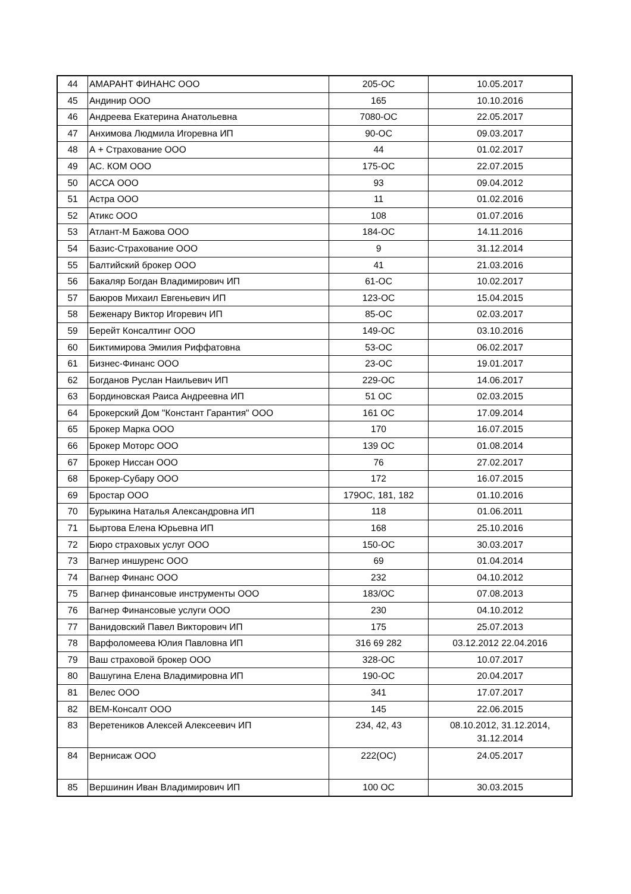| 44 | АМАРАНТ ФИНАНС ООО | 205-ОС | 10.05.2017 |
| 45 | Андинир ООО | 165 | 10.10.2016 |
| 46 | Андреева Екатерина Анатольевна | 7080-ОС | 22.05.2017 |
| 47 | Анхимова Людмила Игоревна ИП | 90-ОС | 09.03.2017 |
| 48 | А + Страхование ООО | 44 | 01.02.2017 |
| 49 | АС. КОМ ООО | 175-ОС | 22.07.2015 |
| 50 | АССА ООО | 93 | 09.04.2012 |
| 51 | Астра ООО | 11 | 01.02.2016 |
| 52 | Атикс ООО | 108 | 01.07.2016 |
| 53 | Атлант-М Бажова ООО | 184-ОС | 14.11.2016 |
| 54 | Базис-Страхование ООО | 9 | 31.12.2014 |
| 55 | Балтийский брокер ООО | 41 | 21.03.2016 |
| 56 | Бакаляр Богдан Владимирович ИП | 61-ОС | 10.02.2017 |
| 57 | Баюров Михаил Евгеньевич ИП | 123-ОС | 15.04.2015 |
| 58 | Беженару Виктор Игоревич ИП | 85-ОС | 02.03.2017 |
| 59 | Берейт Консалтинг ООО | 149-ОС | 03.10.2016 |
| 60 | Биктимирова Эмилия Риффатовна | 53-ОС | 06.02.2017 |
| 61 | Бизнес-Финанс ООО | 23-ОС | 19.01.2017 |
| 62 | Богданов Руслан Наильевич ИП | 229-ОС | 14.06.2017 |
| 63 | Бординовская Раиса Андреевна ИП | 51 ОС | 02.03.2015 |
| 64 | Брокерский Дом "Констант Гарантия" ООО | 161 ОС | 17.09.2014 |
| 65 | Брокер Марка ООО | 170 | 16.07.2015 |
| 66 | Брокер Моторс ООО | 139 ОС | 01.08.2014 |
| 67 | Брокер Ниссан ООО | 76 | 27.02.2017 |
| 68 | Брокер-Субару ООО | 172 | 16.07.2015 |
| 69 | Бростар ООО | 179ОС, 181, 182 | 01.10.2016 |
| 70 | Бурыкина Наталья Александровна ИП | 118 | 01.06.2011 |
| 71 | Быртова Елена Юрьевна ИП | 168 | 25.10.2016 |
| 72 | Бюро страховых услуг ООО | 150-ОС | 30.03.2017 |
| 73 | Вагнер иншуренс ООО | 69 | 01.04.2014 |
| 74 | Вагнер Финанс ООО | 232 | 04.10.2012 |
| 75 | Вагнер финансовые инструменты ООО | 183/ОС | 07.08.2013 |
| 76 | Вагнер Финансовые услуги ООО | 230 | 04.10.2012 |
| 77 | Ванидовский Павел Викторович ИП | 175 | 25.07.2013 |
| 78 | Варфоломеева Юлия Павловна ИП | 316 69 282 | 03.12.2012 22.04.2016 |
| 79 | Ваш страховой брокер ООО | 328-ОС | 10.07.2017 |
| 80 | Вашугина Елена Владимировна ИП | 190-ОС | 20.04.2017 |
| 81 | Велес ООО | 341 | 17.07.2017 |
| 82 | ВЕМ-Консалт ООО | 145 | 22.06.2015 |
| 83 | Веретеников Алексей Алексеевич ИП | 234, 42, 43 | 08.10.2012, 31.12.2014, 31.12.2014 |
| 84 | Вернисаж ООО | 222(ОС) | 24.05.2017 |
| 85 | Вершинин Иван Владимирович ИП | 100 ОС | 30.03.2015 |